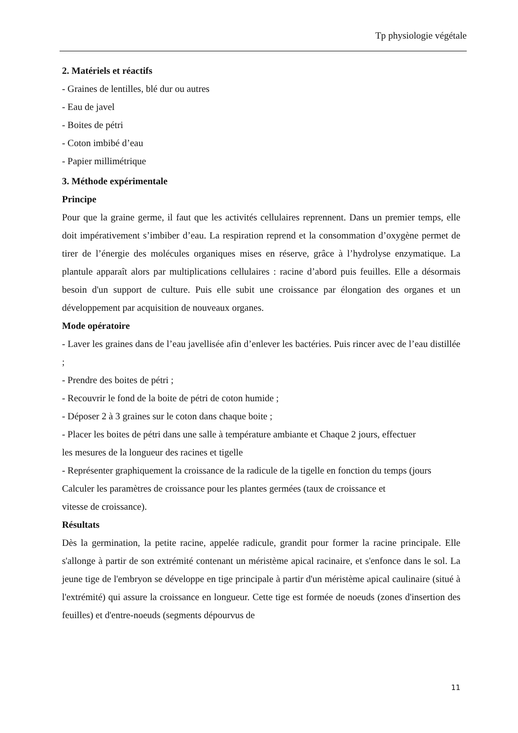Tp physiologie végétale
2. Matériels et réactifs
- Graines de lentilles, blé dur ou autres
- Eau de javel
- Boites de pétri
- Coton imbibé d’eau
- Papier millimétrique
3. Méthode expérimentale
Principe
Pour que la graine germe, il faut que les activités cellulaires reprennent. Dans un premier temps, elle doit impérativement s’imbiber d’eau. La respiration reprend et la consommation d’oxygène permet de tirer de l’énergie des molécules organiques mises en réserve, grâce à l’hydrolyse enzymatique. La plantule apparaît alors par multiplications cellulaires : racine d’abord puis feuilles. Elle a désormais besoin d'un support de culture. Puis elle subit une croissance par élongation des organes et un développement par acquisition de nouveaux organes.
Mode opératoire
- Laver les graines dans de l’eau javellisée afin d’enlever les bactéries. Puis rincer avec de l’eau distillée ;
- Prendre des boites de pétri ;
- Recouvrir le fond de la boite de pétri de coton humide ;
- Déposer 2 à 3 graines sur le coton dans chaque boite ;
- Placer les boites de pétri dans une salle à température ambiante et Chaque 2 jours, effectuer
les mesures de la longueur des racines et tigelle
- Représenter graphiquement la croissance de la radicule de la tigelle en fonction du temps (jours
Calculer les paramètres de croissance pour les plantes germées (taux de croissance et
vitesse de croissance).
Résultats
Dès la germination, la petite racine, appelée radicule, grandit pour former la racine principale. Elle s'allonge à partir de son extrémité contenant un méristème apical racinaire, et s'enfonce dans le sol. La jeune tige de l'embryon se développe en tige principale à partir d'un méristème apical caulinaire (situé à l'extrémité) qui assure la croissance en longueur. Cette tige est formée de noeuds (zones d'insertion des feuilles) et d'entre-noeuds (segments dépourvus de
11